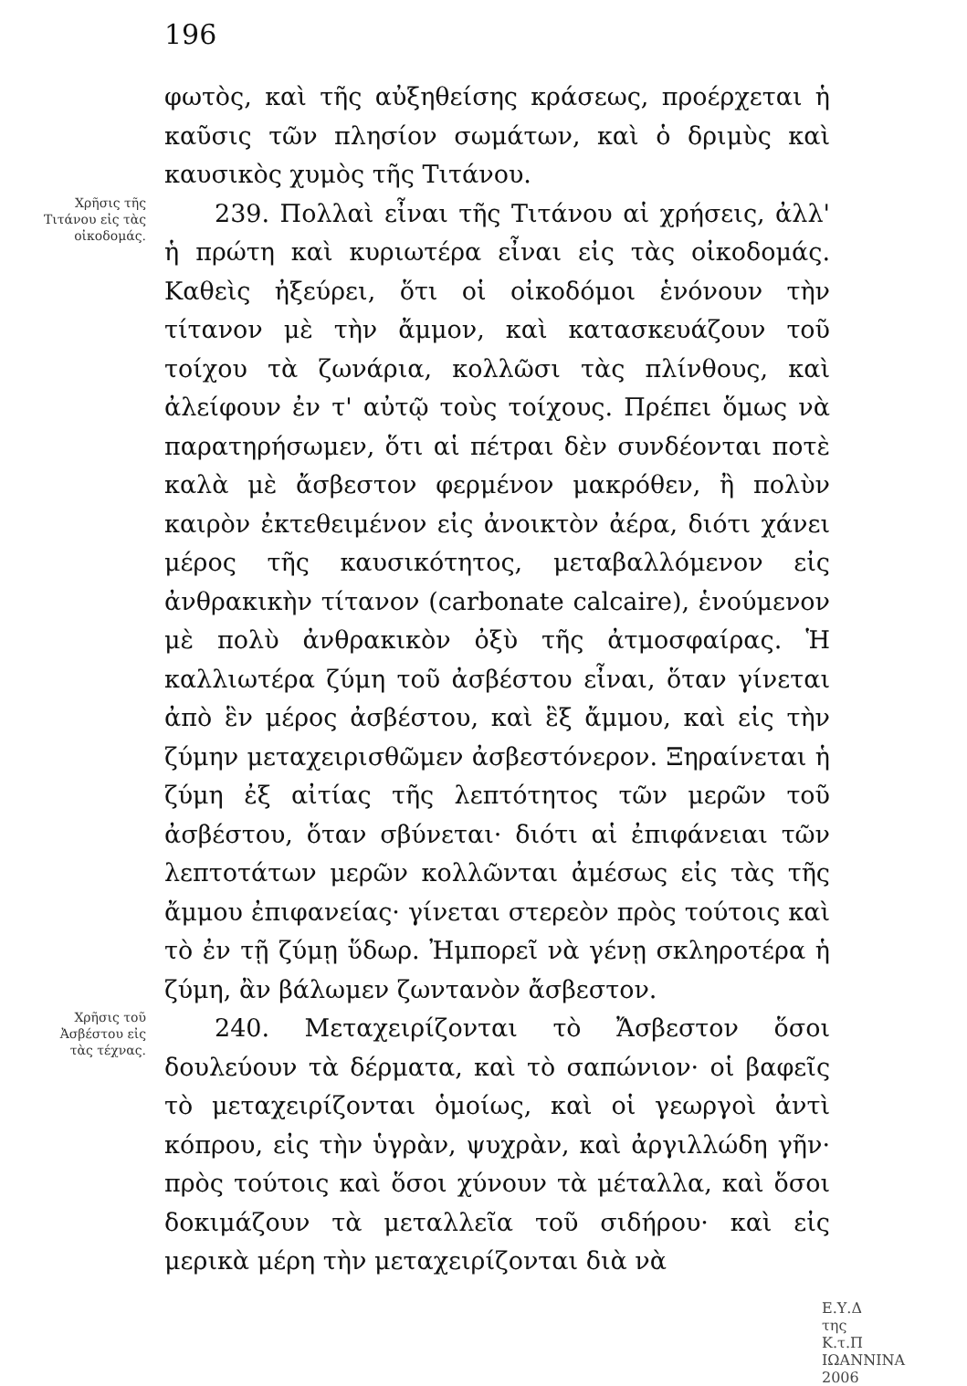196
φωτὸς, καὶ τῆς αὐξηθείσης κράσεως, προέρχεται ἡ καῦσις τῶν πλησίον σωμάτων, καὶ ὁ δριμὺς καὶ καυσικὸς χυμὸς τῆς Τιτάνου.
Χρῆσις τῆς Τιτάνου εἰς τὰς οἰκοδομάς.
239. Πολλαὶ εἶναι τῆς Τιτάνου αἱ χρήσεις, ἀλλ' ἡ πρώτη καὶ κυριωτέρα εἶναι εἰς τὰς οἰκοδομάς. Καθεὶς ἠξεύρει, ὅτι οἱ οἰκοδόμοι ἑνόνουν τὴν τίτανον μὲ τὴν ἄμμον, καὶ κατασκευάζουν τοῦ τοίχου τὰ ζωνάρια, κολλῶσι τὰς πλίνθους, καὶ ἀλείφουν ἐν τ' αὐτῷ τοὺς τοίχους. Πρέπει ὅμως νὰ παρατηρήσωμεν, ὅτι αἱ πέτραι δὲν συνδέονται ποτὲ καλὰ μὲ ἄσβεστον φερμένον μακρόθεν, ἢ πολὺν καιρὸν ἐκτεθειμένον εἰς ἀνοικτὸν ἀέρα, διότι χάνει μέρος τῆς καυσικότητος, μεταβαλλόμενον εἰς ἀνθρακικὴν τίτανον (carbonate calcaire), ἑνούμενον μὲ πολὺ ἀνθρακικὸν ὀξὺ τῆς ἀτμοσφαίρας. Ἡ καλλιωτέρα ζύμη τοῦ ἀσβέστου εἶναι, ὅταν γίνεται ἀπὸ ἓν μέρος ἀσβέστου, καὶ ἓξ ἄμμου, καὶ εἰς τὴν ζύμην μεταχειρισθῶμεν ἀσβεστόνερον. Ξηραίνεται ἡ ζύμη ἐξ αἰτίας τῆς λεπτότητος τῶν μερῶν τοῦ ἀσβέστου, ὅταν σβύνεται· διότι αἱ ἐπιφάνειαι τῶν λεπτοτάτων μερῶν κολλῶνται ἀμέσως εἰς τὰς τῆς ἄμμου ἐπιφανείας· γίνεται στερεὸν πρὸς τούτοις καὶ τὸ ἐν τῇ ζύμῃ ὕδωρ. Ἠμπορεῖ νὰ γένῃ σκληροτέρα ἡ ζύμη, ἂν βάλωμεν ζωντανὸν ἄσβεστον.
Χρῆσις τοῦ Ἀσβέστου εἰς τὰς τέχνας.
240. Μεταχειρίζονται τὸ Ἄσβεστον ὅσοι δουλεύουν τὰ δέρματα, καὶ τὸ σαπώνιον· οἱ βαφεῖς τὸ μεταχειρίζονται ὁμοίως, καὶ οἱ γεωργοὶ ἀντὶ κόπρου, εἰς τὴν ὑγρὰν, ψυχρὰν, καὶ ἀργιλλώδη γῆν· πρὸς τούτοις καὶ ὅσοι χύνουν τὰ μέταλλα, καὶ ὅσοι δοκιμάζουν τὰ μεταλλεῖα τοῦ σιδήρου· καὶ εἰς μερικὰ μέρη τὴν μεταχειρίζονται διὰ νὰ
Ε.Υ.Δ της Κ.τ.Π ΙΩΑΝΝΙΝΑ 2006